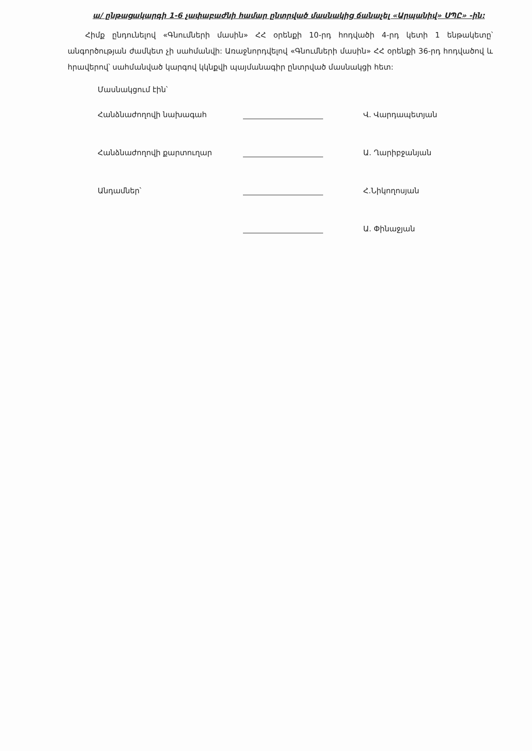ա/ ընթացակարգի 1-6 չափաբաժնի համար ընտրված մասնակից ճանաչել «Արպանիվ» ՍՊԸ» -ին:
Հիմք ընդունելով «Գնումների մասին» ՀՀ օրենքի 10-րդ հոդվածի 4-րդ կետի 1 ենթակետը՝ անգործության ժամկետ չի սահմանվի: Առաջնորդվելով «Գնումների մասին» ՀՀ օրենքի 36-րդ հոդվածով և հրավերով՝ սահմանված կարգով կկնքվի պայմանագիր ընտրված մասնակցի հետ:
Մասնակցում էին՝
Հանձնաժողովի նախագահ
Վ. Վարդապետյան
Հանձնաժողովի քարտուղար
Ա. Ղարիբջանյան
Անդամներ՝
Հ.Նիկողոսյան
Ա. Փինաջյան